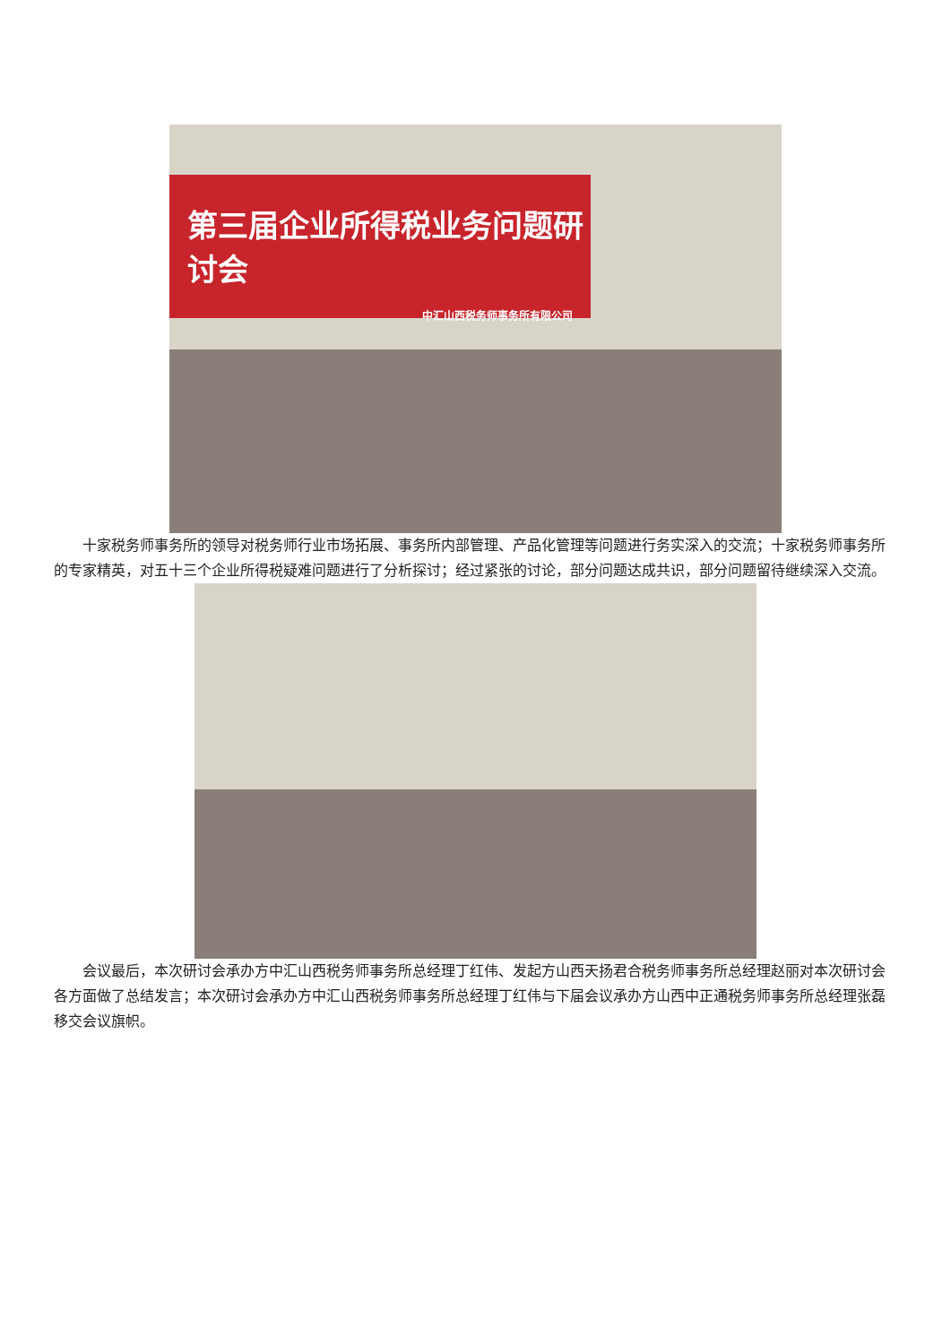第三届企业所得税业务问题研讨会
中汇山西税务师事务所有限公司
十家税务师事务所的领导对税务师行业市场拓展、事务所内部管理、产品化管理等问题进行务实深入的交流；十家税务师事务所的专家精英，对五十三个企业所得税疑难问题进行了分析探讨；经过紧张的讨论，部分问题达成共识，部分问题留待继续深入交流。
会议最后，本次研讨会承办方中汇山西税务师事务所总经理丁红伟、发起方山西天扬君合税务师事务所总经理赵丽对本次研讨会各方面做了总结发言；本次研讨会承办方中汇山西税务师事务所总经理丁红伟与下届会议承办方山西中正通税务师事务所总经理张磊移交会议旗帜。